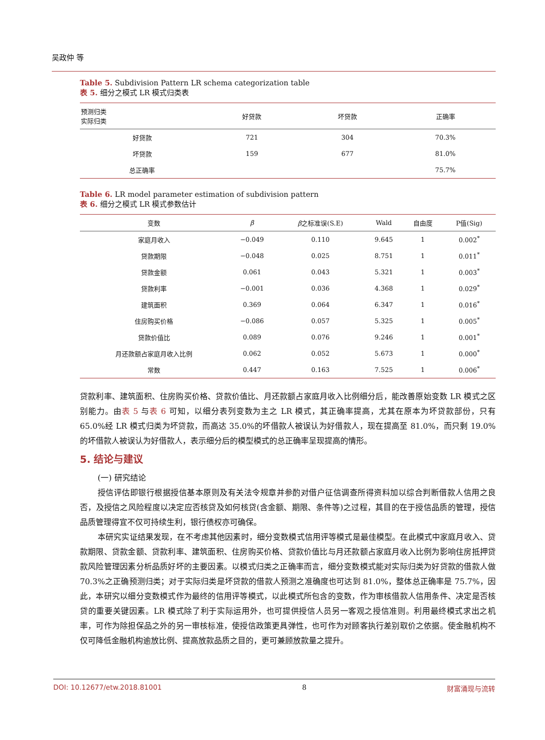吴政仲 等
Table 5. Subdivision Pattern LR schema categorization table
表 5. 细分之模式 LR 模式归类表
| 预测归类 实际归类 | 好贷款 | 坏贷款 | 正确率 |
| --- | --- | --- | --- |
| 好贷款 | 721 | 304 | 70.3% |
| 坏贷款 | 159 | 677 | 81.0% |
| 总正确率 | | | 75.7% |
Table 6. LR model parameter estimation of subdivision pattern
表 6. 细分之模式 LR 模式参数估计
| 变数 | β | β 之标准误(S.E) | Wald | 自由度 | P值(Sig) |
| --- | --- | --- | --- | --- | --- |
| 家庭月收入 | −0.049 | 0.110 | 9.645 | 1 | 0.002<sup>*</sup> |
| 贷款期限 | −0.048 | 0.025 | 8.751 | 1 | 0.011<sup>*</sup> |
| 贷款金额 | 0.061 | 0.043 | 5.321 | 1 | 0.003<sup>*</sup> |
| 贷款利率 | −0.001 | 0.036 | 4.368 | 1 | 0.029<sup>*</sup> |
| 建筑面积 | 0.369 | 0.064 | 6.347 | 1 | 0.016<sup>*</sup> |
| 住房购买价格 | −0.086 | 0.057 | 5.325 | 1 | 0.005<sup>*</sup> |
| 贷款价值比 | 0.089 | 0.076 | 9.246 | 1 | 0.001<sup>*</sup> |
| 月还款额占家庭月收入比例 | 0.062 | 0.052 | 5.673 | 1 | 0.000<sup>*</sup> |
| 常数 | 0.447 | 0.163 | 7.525 | 1 | 0.006<sup>*</sup> |
贷款利率、建筑面积、住房购买价格、贷款价值比、月还款额占家庭月收入比例细分后，能改善原始变数 LR 模式之区别能力。由表 5 与表 6 可知，以细分表列变数为主之 LR 模式，其正确率提高，尤其在原本为坏贷款部份，只有 65.0%经 LR 模式归类为坏贷款，而高达 35.0%的坏借款人被误认为好借款人，现在提高至 81.0%，而只剩 19.0%的坏借款人被误认为好借款人，表示细分后的模型模式的总正确率呈现提高的情形。
5. 结论与建议
(一) 研究结论
授信评估即银行根据授信基本原则及有关法令规章并参酌对借户征信调查所得资料加以综合判断借款人信用之良否，及授信之风险程度以决定应否核贷及如何核贷(含金额、期限、条件等)之过程，其目的在于授信品质的管理，授信品质管理得宜不仅可持续生利，银行债权亦可确保。
本研究实证结果发现，在不考虑其他因素时，细分变数模式信用评等模式是最佳模型。在此模式中家庭月收入、贷款期限、贷款金额、贷款利率、建筑面积、住房购买价格、贷款价值比与月还款额占家庭月收入比例为影响住房抵押贷款风险管理因素分析品质好坏的主要因素。以模式归类之正确率而言，细分变数模式能对实际归类为好贷款的借款人做 70.3%之正确预测归类；对于实际归类是坏贷款的借款人预测之准确度也可达到 81.0%，整体总正确率是 75.7%，因此，本研究以细分变数模式作为最终的信用评等模式，以此模式所包含的变数，作为审核借款人信用条件、决定是否核贷的重要关键因素。LR 模式除了利于实际运用外，也可提供授信人员另一客观之授信准则。利用最终模式求出之机率，可作为除担保品之外的另一审核标准，使授信政策更具弹性，也可作为对顾客执行差别取价之依据。使金融机构不仅可降低金融机构逾放比例、提高放款品质之目的，更可兼顾放款量之提升。
DOI: 10.12677/etw.2018.81001 8 财富涌现与流转